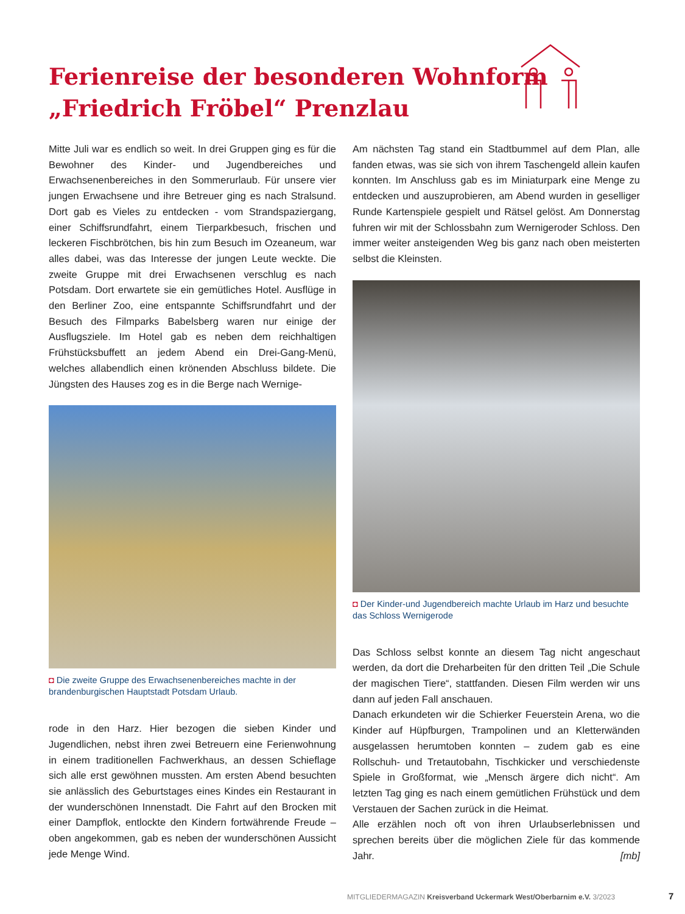Ferienreise der besonderen Wohnform
„Friedrich Fröbel“ Prenzlau
Mitte Juli war es endlich so weit. In drei Gruppen ging es für die Bewohner des Kinder- und Jugendbereiches und Erwachsenenbereiches in den Sommerurlaub. Für unsere vier jungen Erwachsene und ihre Betreuer ging es nach Stralsund. Dort gab es Vieles zu entdecken - vom Strandspaziergang, einer Schiffsrundfahrt, einem Tierparkbesuch, frischen und leckeren Fischbrötchen, bis hin zum Besuch im Ozeaneum, war alles dabei, was das Interesse der jungen Leute weckte. Die zweite Gruppe mit drei Erwachsenen verschlug es nach Potsdam. Dort erwartete sie ein gemütliches Hotel. Ausflüge in den Berliner Zoo, eine entspannte Schiffsrundfahrt und der Besuch des Filmparks Babelsberg waren nur einige der Ausflugsziele. Im Hotel gab es neben dem reichhaltigen Frühstücksbuffett an jedem Abend ein Drei-Gang-Menü, welches allabendlich einen krönenden Abschluss bildete. Die Jüngsten des Hauses zog es in die Berge nach Wernige-
◘ Die zweite Gruppe des Erwachsenenbereiches machte in der brandenburgischen Hauptstadt Potsdam Urlaub.
rode in den Harz. Hier bezogen die sieben Kinder und Jugendlichen, nebst ihren zwei Betreuern eine Ferienwohnung in einem traditionellen Fachwerkhaus, an dessen Schieflage sich alle erst gewöhnen mussten. Am ersten Abend besuchten sie anlässlich des Geburtstages eines Kindes ein Restaurant in der wunderschönen Innenstadt. Die Fahrt auf den Brocken mit einer Dampflok, entlockte den Kindern fortwährende Freude – oben angekommen, gab es neben der wunderschönen Aussicht jede Menge Wind.
Am nächsten Tag stand ein Stadtbummel auf dem Plan, alle fanden etwas, was sie sich von ihrem Taschengeld allein kaufen konnten. Im Anschluss gab es im Miniaturpark eine Menge zu entdecken und auszuprobieren, am Abend wurden in geselliger Runde Kartenspiele gespielt und Rätsel gelöst. Am Donnerstag fuhren wir mit der Schlossbahn zum Wernigeroder Schloss. Den immer weiter ansteigenden Weg bis ganz nach oben meisterten selbst die Kleinsten.
◘ Der Kinder-und Jugendbereich machte Urlaub im Harz und besuchte das Schloss Wernigerode
Das Schloss selbst konnte an diesem Tag nicht angeschaut werden, da dort die Dreharbeiten für den dritten Teil „Die Schule der magischen Tiere“, stattfanden. Diesen Film werden wir uns dann auf jeden Fall anschauen.
Danach erkundeten wir die Schierker Feuerstein Arena, wo die Kinder auf Hüpfburgen, Trampolinen und an Kletterwänden ausgelassen herumtoben konnten – zudem gab es eine Rollschuh- und Tretautobahn, Tischkicker und verschiedenste Spiele in Großformat, wie „Mensch ärgere dich nicht“. Am letzten Tag ging es nach einem gemütlichen Frühstück und dem Verstauen der Sachen zurück in die Heimat.
Alle erzählen noch oft von ihren Urlaubserlebnissen und sprechen bereits über die möglichen Ziele für das kommende Jahr. [mb]
MITGLIEDERMAGAZIN Kreisverband Uckermark West/Oberbarnim e.V. 3/2023
7